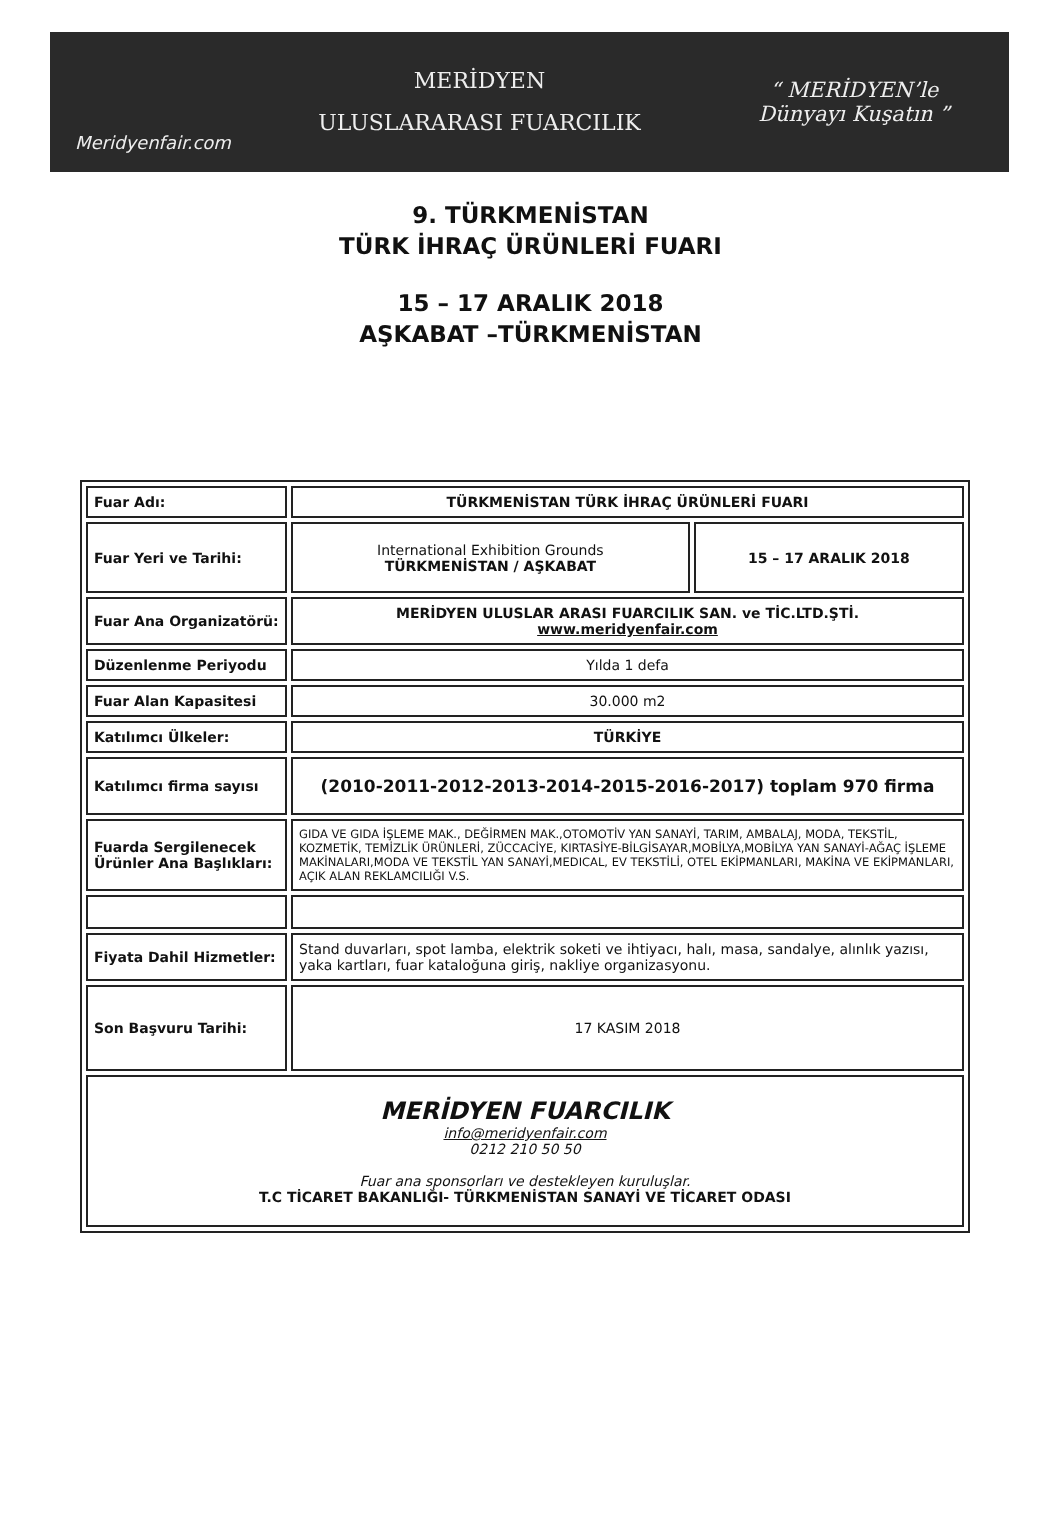Meridyenfair.com
MERİDYEN
ULUSLARARASI FUARCILIK
“ MERİDYEN’le Dünyayı Kuşatın ”
9. TÜRKMENİSTAN
TÜRK İHRAÇ ÜRÜNLERİ FUARI
15 – 17 ARALIK 2018
AŞKABAT –TÜRKMENİSTAN
| Fuar Adı: | TÜRKMENİSTAN TÜRK İHRAÇ ÜRÜNLERİ FUARI | |
| Fuar Yeri ve Tarihi: | International Exhibition Grounds TÜRKMENİSTAN / AŞKABAT | 15 – 17 ARALIK 2018 |
| Fuar Ana Organizatörü: | MERİDYEN ULUSLAR ARASI FUARCILIK SAN. ve TİC.LTD.ŞTİ. www.meridyenfair.com | |
| Düzenlenme Periyodu | Yılda 1 defa | |
| Fuar Alan Kapasitesi | 30.000 m2 | |
| Katılımcı Ülkeler: | TÜRKİYE | |
| Katılımcı firma sayısı | (2010-2011-2012-2013-2014-2015-2016-2017) toplam 970 firma | |
| Fuarda Sergilenecek Ürünler Ana Başlıkları: | GIDA VE GIDA İŞLEME MAK., DEĞİRMEN MAK.,OTOMOTİV YAN SANAYİ, TARIM, AMBALAJ, MODA, TEKSTİL, KOZMETİK, TEMİZLİK ÜRÜNLERİ, ZÜCCACİYE, KIRTASİYE-BİLGİSAYAR,MOBİLYA,MOBİLYA YAN SANAYİ-AĞAÇ İŞLEME MAKİNALARI,MODA VE TEKSTİL YAN SANAYİ,MEDICAL, EV TEKSTİLİ, OTEL EKİPMANLARI, MAKİNA VE EKİPMANLARI, AÇIK ALAN REKLAMCILIĞI V.S. | |
| Fiyata Dahil Hizmetler: | Stand duvarları, spot lamba, elektrik soketi ve ihtiyacı, halı, masa, sandalye, alınlık yazısı, yaka kartları, fuar kataloğuna giriş, nakliye organizasyonu. | |
| Son Başvuru Tarihi: | 17 KASIM 2018 | |
| MERİDYEN FUARCILIK info@meridyenfair.com 0212 210 50 50 Fuar ana sponsorları ve destekleyen kuruluşlar. T.C TİCARET BAKANLIĞI- TÜRKMENİSTAN SANAYİ VE TİCARET ODASI | | |